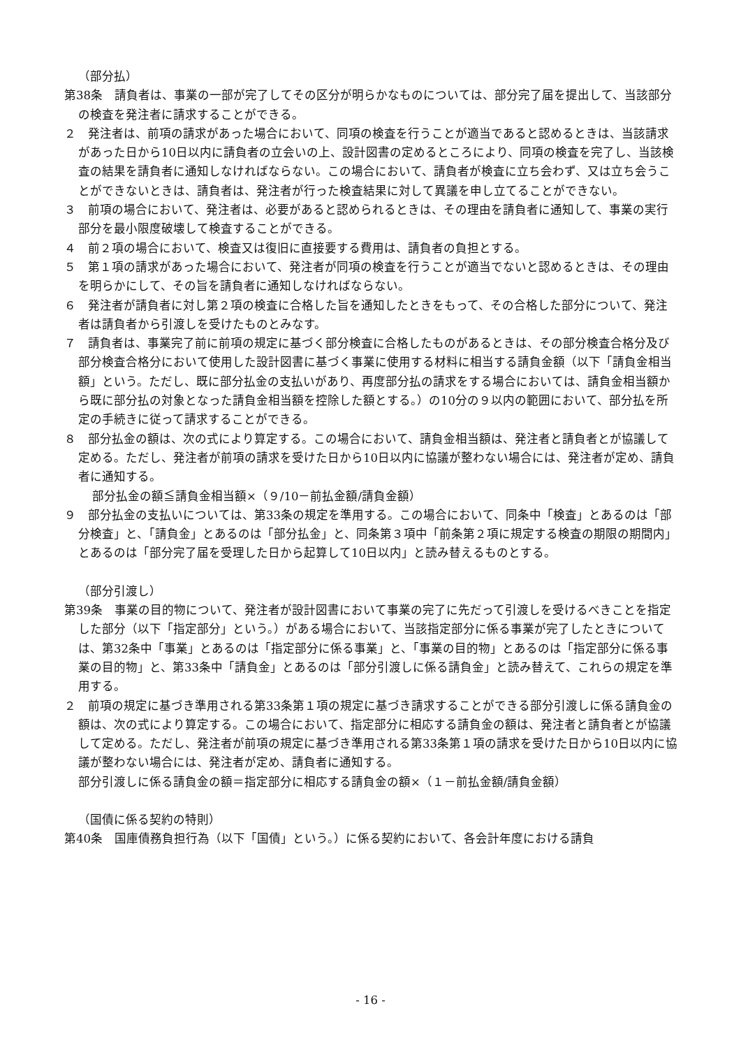（部分払）
第38条　請負者は、事業の一部が完了してその区分が明らかなものについては、部分完了届を提出して、当該部分の検査を発注者に請求することができる。
２　発注者は、前項の請求があった場合において、同項の検査を行うことが適当であると認めるときは、当該請求があった日から10日以内に請負者の立会いの上、設計図書の定めるところにより、同項の検査を完了し、当該検査の結果を請負者に通知しなければならない。この場合において、請負者が検査に立ち会わず、又は立ち会うことができないときは、請負者は、発注者が行った検査結果に対して異議を申し立てることができない。
３　前項の場合において、発注者は、必要があると認められるときは、その理由を請負者に通知して、事業の実行部分を最小限度破壊して検査することができる。
４　前２項の場合において、検査又は復旧に直接要する費用は、請負者の負担とする。
５　第１項の請求があった場合において、発注者が同項の検査を行うことが適当でないと認めるときは、その理由を明らかにして、その旨を請負者に通知しなければならない。
６　発注者が請負者に対し第２項の検査に合格した旨を通知したときをもって、その合格した部分について、発注者は請負者から引渡しを受けたものとみなす。
７　請負者は、事業完了前に前項の規定に基づく部分検査に合格したものがあるときは、その部分検査合格分及び部分検査合格分において使用した設計図書に基づく事業に使用する材料に相当する請負金額（以下「請負金相当額」という。ただし、既に部分払金の支払いがあり、再度部分払の請求をする場合においては、請負金相当額から既に部分払の対象となった請負金相当額を控除した額とする。）の10分の９以内の範囲において、部分払を所定の手続きに従って請求することができる。
８　部分払金の額は、次の式により算定する。この場合において、請負金相当額は、発注者と請負者とが協議して定める。ただし、発注者が前項の請求を受けた日から10日以内に協議が整わない場合には、発注者が定め、請負者に通知する。
部分払金の額≦請負金相当額×（９/10－前払金額/請負金額）
９　部分払金の支払いについては、第33条の規定を準用する。この場合において、同条中「検査」とあるのは「部分検査」と、「請負金」とあるのは「部分払金」と、同条第３項中「前条第２項に規定する検査の期限の期間内」とあるのは「部分完了届を受理した日から起算して10日以内」と読み替えるものとする。
（部分引渡し）
第39条　事業の目的物について、発注者が設計図書において事業の完了に先だって引渡しを受けるべきことを指定した部分（以下「指定部分」という。）がある場合において、当該指定部分に係る事業が完了したときについては、第32条中「事業」とあるのは「指定部分に係る事業」と、「事業の目的物」とあるのは「指定部分に係る事業の目的物」と、第33条中「請負金」とあるのは「部分引渡しに係る請負金」と読み替えて、これらの規定を準用する。
２　前項の規定に基づき準用される第33条第１項の規定に基づき請求することができる部分引渡しに係る請負金の額は、次の式により算定する。この場合において、指定部分に相応する請負金の額は、発注者と請負者とが協議して定める。ただし、発注者が前項の規定に基づき準用される第33条第１項の請求を受けた日から10日以内に協議が整わない場合には、発注者が定め、請負者に通知する。
部分引渡しに係る請負金の額＝指定部分に相応する請負金の額×（１－前払金額/請負金額）
（国債に係る契約の特則）
第40条　国庫債務負担行為（以下「国債」という。）に係る契約において、各会計年度における請負
- 16 -